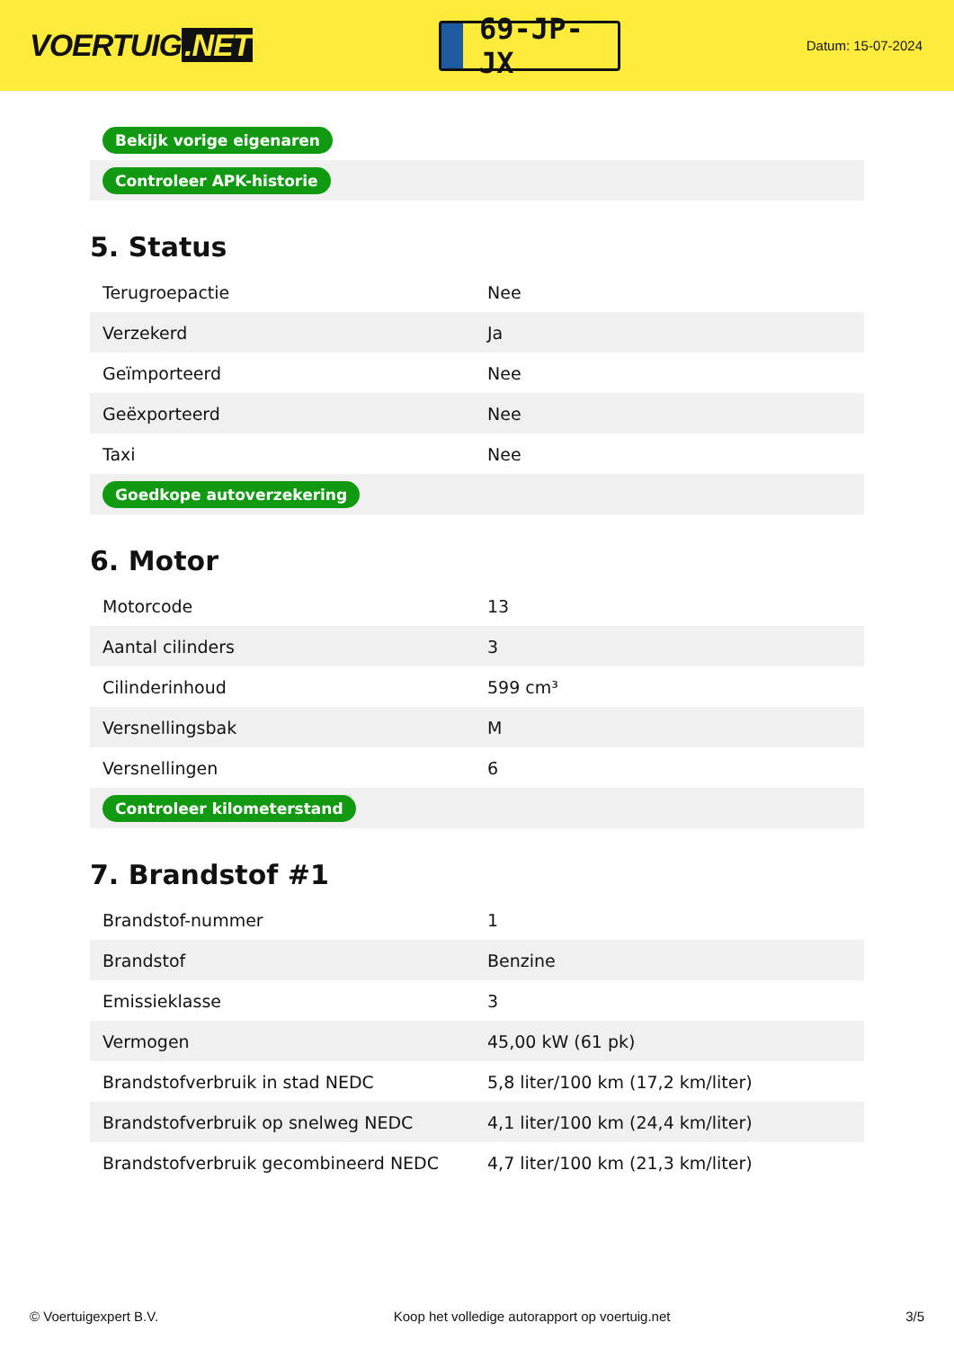VOERTUIG.NET
69-JP-JX
Datum: 15-07-2024
| Bekijk vorige eigenaren | |
| Controleer APK-historie | |
5. Status
| Terugroepactie | Nee |
| Verzekerd | Ja |
| Geïmporteerd | Nee |
| Geëxporteerd | Nee |
| Taxi | Nee |
| Goedkope autoverzekering | |
6. Motor
| Motorcode | 13 |
| Aantal cilinders | 3 |
| Cilinderinhoud | 599 cm³ |
| Versnellingsbak | M |
| Versnellingen | 6 |
| Controleer kilometerstand | |
7. Brandstof #1
| Brandstof-nummer | 1 |
| Brandstof | Benzine |
| Emissieklasse | 3 |
| Vermogen | 45,00 kW (61 pk) |
| Brandstofverbruik in stad NEDC | 5,8 liter/100 km (17,2 km/liter) |
| Brandstofverbruik op snelweg NEDC | 4,1 liter/100 km (24,4 km/liter) |
| Brandstofverbruik gecombineerd NEDC | 4,7 liter/100 km (21,3 km/liter) |
© Voertuigexpert B.V. Koop het volledige autorapport op voertuig.net 3/5